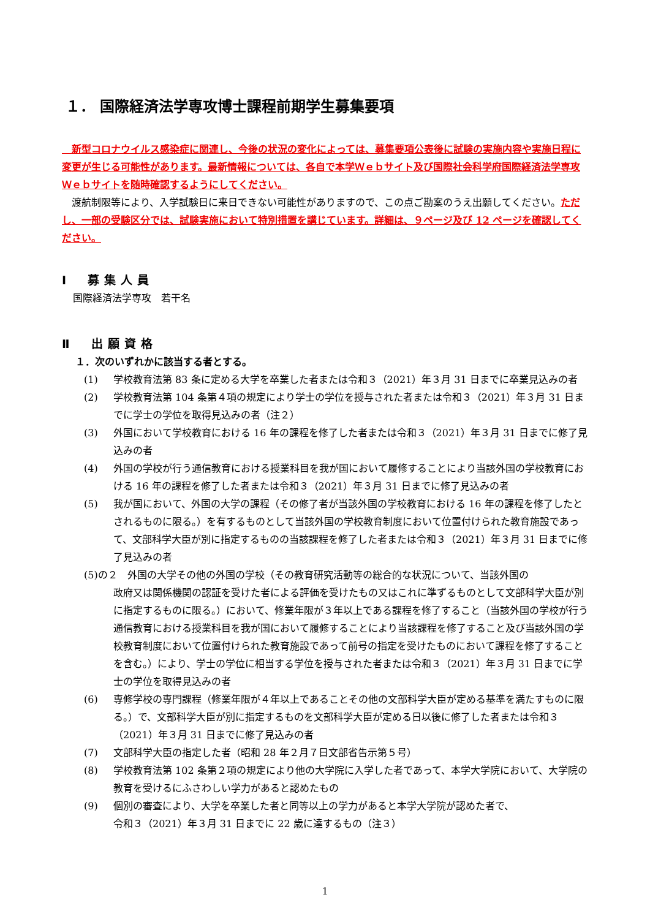１． 国際経済法学専攻博士課程前期学生募集要項
　新型コロナウイルス感染症に関連し、今後の状況の変化によっては、募集要項公表後に試験の実施内容や実施日程に変更が生じる可能性があります。最新情報については、各自で本学Ｗｅｂサイト及び国際社会科学府国際経済法学専攻Ｗｅｂサイトを随時確認するようにしてください。
　渡航制限等により、入学試験日に来日できない可能性がありますので、この点ご勘案のうえ出願してください。ただし、一部の受験区分では、試験実施において特別措置を講じています。詳細は、９ページ及び 12 ページを確認してください。
Ⅰ　募集人員
国際経済法学専攻　若干名
Ⅱ　出願資格
１．次のいずれかに該当する者とする。
(1) 学校教育法第 83 条に定める大学を卒業した者または令和３（2021）年３月 31 日までに卒業見込みの者
(2) 学校教育法第 104 条第４項の規定により学士の学位を授与された者または令和３（2021）年３月 31 日までに学士の学位を取得見込みの者（注２）
(3) 外国において学校教育における 16 年の課程を修了した者または令和３（2021）年３月 31 日までに修了見込みの者
(4) 外国の学校が行う通信教育における授業科目を我が国において履修することにより当該外国の学校教育における 16 年の課程を修了した者または令和３（2021）年３月 31 日までに修了見込みの者
(5) 我が国において、外国の大学の課程（その修了者が当該外国の学校教育における 16 年の課程を修了したとされるものに限る。）を有するものとして当該外国の学校教育制度において位置付けられた教育施設であって、文部科学大臣が別に指定するものの当該課程を修了した者または令和３（2021）年３月 31 日までに修了見込みの者
(5)の２　外国の大学その他の外国の学校（その教育研究活動等の総合的な状況について、当該外国の
政府又は関係機関の認証を受けた者による評価を受けたもの又はこれに準ずるものとして文部科学大臣が別に指定するものに限る。）において、修業年限が３年以上である課程を修了すること（当該外国の学校が行う通信教育における授業科目を我が国において履修することにより当該課程を修了すること及び当該外国の学校教育制度において位置付けられた教育施設であって前号の指定を受けたものにおいて課程を修了することを含む。）により、学士の学位に相当する学位を授与された者または令和３（2021）年３月 31 日までに学士の学位を取得見込みの者
(6) 専修学校の専門課程（修業年限が４年以上であることその他の文部科学大臣が定める基準を満たすものに限る。）で、文部科学大臣が別に指定するものを文部科学大臣が定める日以後に修了した者または令和３（2021）年３月 31 日までに修了見込みの者
(7) 文部科学大臣の指定した者（昭和 28 年２月７日文部省告示第５号）
(8) 学校教育法第 102 条第２項の規定により他の大学院に入学した者であって、本学大学院において、大学院の教育を受けるにふさわしい学力があると認めたもの
(9) 個別の審査により、大学を卒業した者と同等以上の学力があると本学大学院が認めた者で、
令和３（2021）年３月 31 日までに 22 歳に達するもの（注３）
1